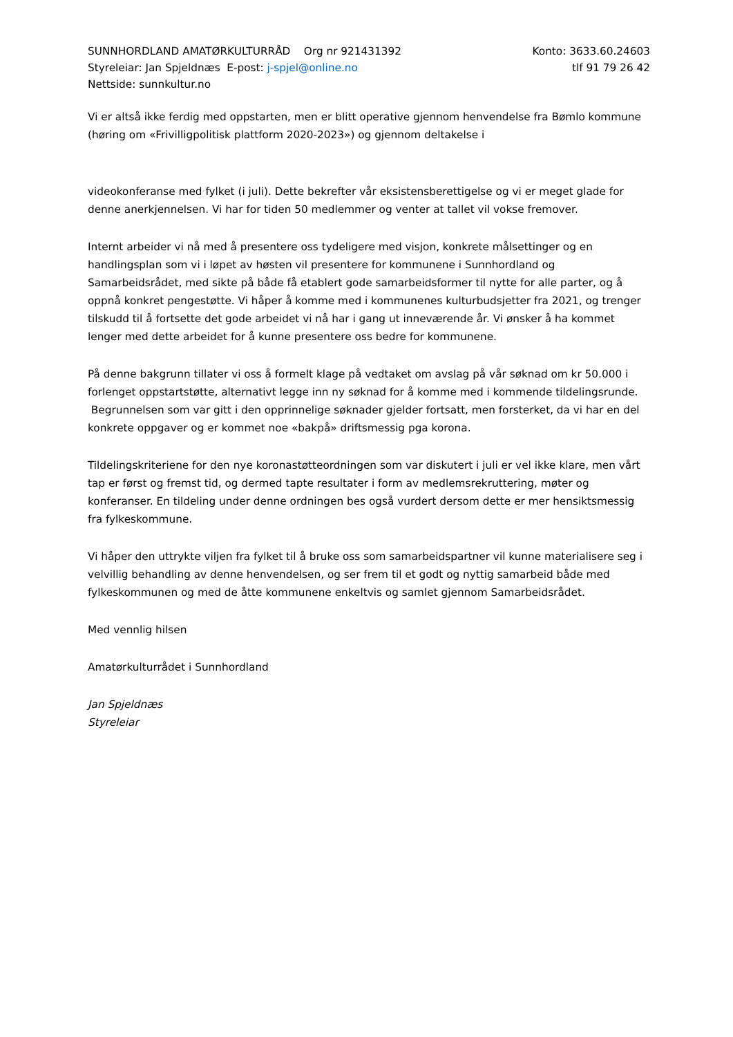SUNNHORDLAND AMATØRKULTURRÅD Org nr 921431392 Konto: 3633.60.24603
Styreleiar: Jan Spjeldnæs E-post: j-spjel@online.no tlf 91 79 26 42
Nettside: sunnkultur.no
Vi er altså ikke ferdig med oppstarten, men er blitt operative gjennom henvendelse fra Bømlo kommune (høring om «Frivilligpolitisk plattform 2020-2023») og gjennom deltakelse i
videokonferanse med fylket (i juli). Dette bekrefter vår eksistensberettigelse og vi er meget glade for denne anerkjennelsen. Vi har for tiden 50 medlemmer og venter at tallet vil vokse fremover.
Internt arbeider vi nå med å presentere oss tydeligere med visjon, konkrete målsettinger og en handlingsplan som vi i løpet av høsten vil presentere for kommunene i Sunnhordland og Samarbeidsrådet, med sikte på både få etablert gode samarbeidsformer til nytte for alle parter, og å oppnå konkret pengestøtte. Vi håper å komme med i kommunenes kulturbudsjetter fra 2021, og trenger tilskudd til å fortsette det gode arbeidet vi nå har i gang ut inneværende år. Vi ønsker å ha kommet lenger med dette arbeidet for å kunne presentere oss bedre for kommunene.
På denne bakgrunn tillater vi oss å formelt klage på vedtaket om avslag på vår søknad om kr 50.000 i forlenget oppstartstøtte, alternativt legge inn ny søknad for å komme med i kommende tildelingsrunde. Begrunnelsen som var gitt i den opprinnelige søknader gjelder fortsatt, men forsterket, da vi har en del konkrete oppgaver og er kommet noe «bakpå» driftsmessig pga korona.
Tildelingskriteriene for den nye koronastøtteordningen som var diskutert i juli er vel ikke klare, men vårt tap er først og fremst tid, og dermed tapte resultater i form av medlemsrekruttering, møter og konferanser. En tildeling under denne ordningen bes også vurdert dersom dette er mer hensiktsmessig fra fylkeskommune.
Vi håper den uttrykte viljen fra fylket til å bruke oss som samarbeidspartner vil kunne materialisere seg i velvillig behandling av denne henvendelsen, og ser frem til et godt og nyttig samarbeid både med fylkeskommunen og med de åtte kommunene enkeltvis og samlet gjennom Samarbeidsrådet.
Med vennlig hilsen
Amatørkulturrådet i Sunnhordland
Jan Spjeldnæs
Styreleiar